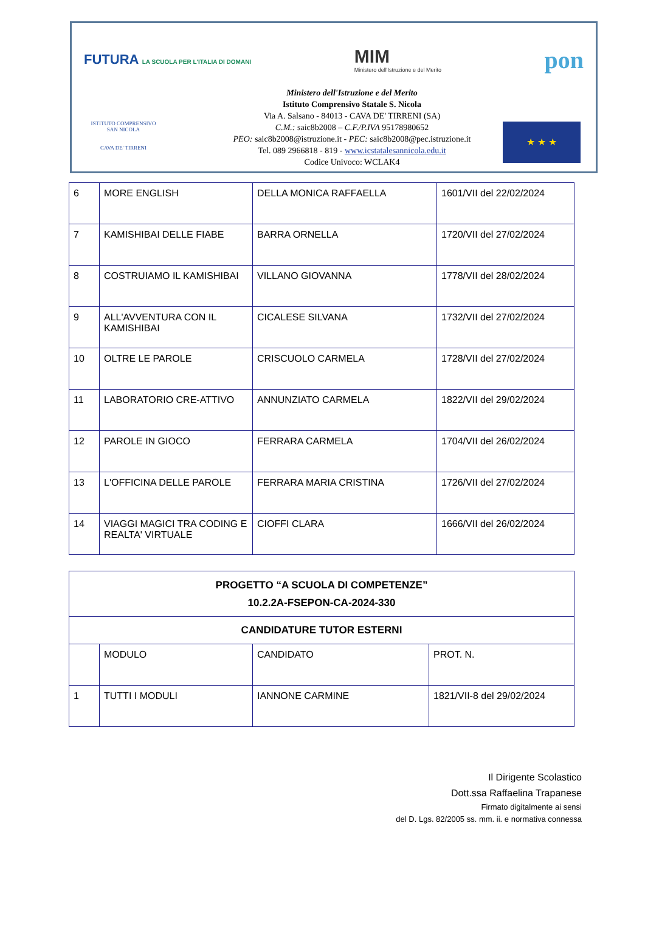FUTURA LA SCUOLA PER L'ITALIA DI DOMANI
MIM
Ministero dell'Istruzione e del Merito
pon
Ministero dell'Istruzione e del Merito
Istituto Comprensivo Statale S. Nicola
Via A. Salsano - 84013 - CAVA DE' TIRRENI (SA)
C.M.: saic8b2008 – C.F./P.IVA 95178980652
PEO: saic8b2008@istruzione.it - PEC: saic8b2008@pec.istruzione.it
Tel. 089 2966818 - 819 - www.icstatalesannicola.edu.it
Codice Univoco: WCLAK4
ISTITUTO COMPRENSIVO SAN NICOLA
CAVA DE' TIRRENI
★ ★ ★
| 6 | MORE ENGLISH | DELLA MONICA RAFFAELLA | 1601/VII del 22/02/2024 |
| 7 | KAMISHIBAI DELLE FIABE | BARRA ORNELLA | 1720/VII del 27/02/2024 |
| 8 | COSTRUIAMO IL KAMISHIBAI | VILLANO GIOVANNA | 1778/VII del 28/02/2024 |
| 9 | ALL'AVVENTURA CON IL KAMISHIBAI | CICALESE SILVANA | 1732/VII del 27/02/2024 |
| 10 | OLTRE LE PAROLE | CRISCUOLO CARMELA | 1728/VII del 27/02/2024 |
| 11 | LABORATORIO CRE-ATTIVO | ANNUNZIATO CARMELA | 1822/VII del 29/02/2024 |
| 12 | PAROLE IN GIOCO | FERRARA CARMELA | 1704/VII del 26/02/2024 |
| 13 | L'OFFICINA DELLE PAROLE | FERRARA MARIA CRISTINA | 1726/VII del 27/02/2024 |
| 14 | VIAGGI MAGICI TRA CODING E REALTA' VIRTUALE | CIOFFI CLARA | 1666/VII del 26/02/2024 |
| PROGETTO “A SCUOLA DI COMPETENZE” 10.2.2A-FSEPON-CA-2024-330 | | | |
| --- | --- | --- | --- |
| CANDIDATURE TUTOR ESTERNI | | | |
| | MODULO | CANDIDATO | PROT. N. |
| 1 | TUTTI I MODULI | IANNONE CARMINE | 1821/VII-8 del 29/02/2024 |
Il Dirigente Scolastico
Dott.ssa Raffaelina Trapanese
Firmato digitalmente ai sensi
del D. Lgs. 82/2005 ss. mm. ii. e normativa connessa